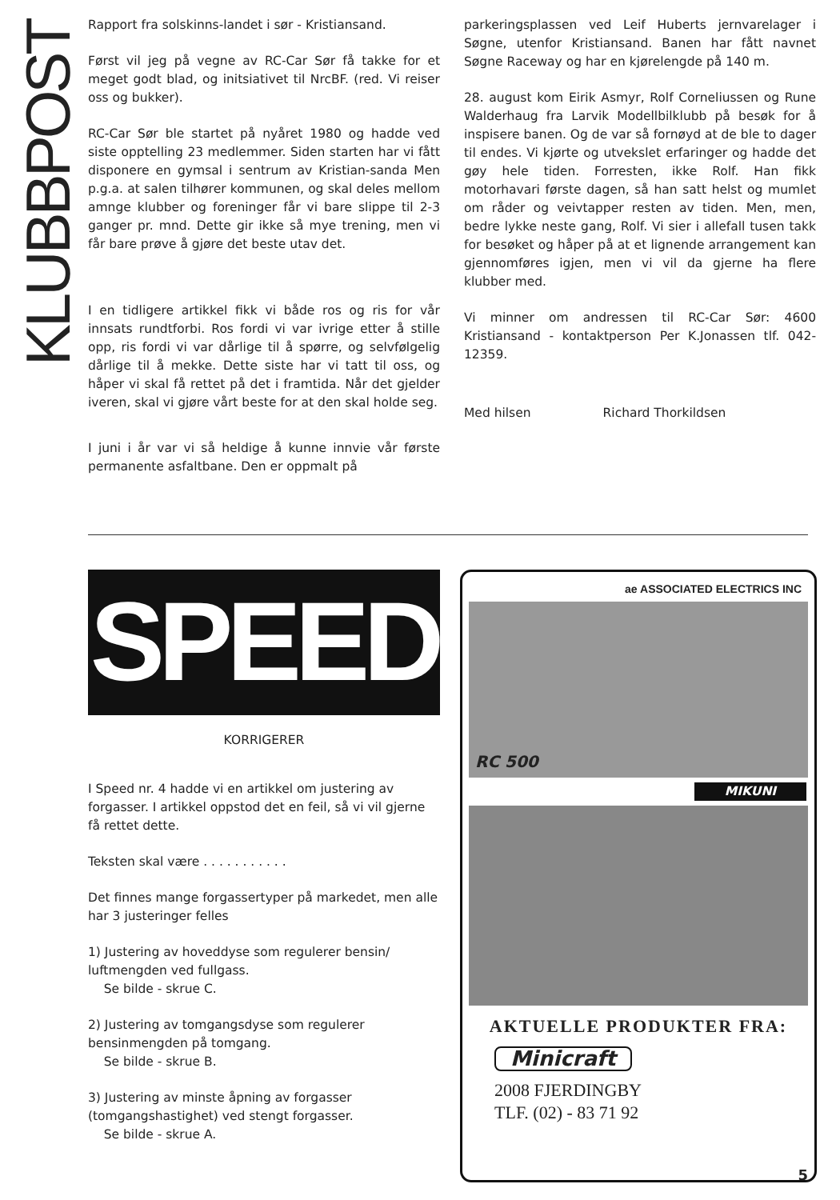KLUBBPOST
Rapport fra solskinns-landet i sør - Kristiansand.
Først vil jeg på vegne av RC-Car Sør få takke for et meget godt blad, og initsiativet til NrcBF. (red. Vi reiser oss og bukker).
RC-Car Sør ble startet på nyåret 1980 og hadde ved siste opptelling 23 medlemmer. Siden starten har vi fått disponere en gymsal i sentrum av Kristian-sanda Men p.g.a. at salen tilhører kommunen, og skal deles mellom amnge klubber og foreninger får vi bare slippe til 2-3 ganger pr. mnd. Dette gir ikke så mye trening, men vi får bare prøve å gjøre det beste utav det.
I en tidligere artikkel fikk vi både ros og ris for vår innsats rundtforbi. Ros fordi vi var ivrige etter å stille opp, ris fordi vi var dårlige til å spørre, og selvfølgelig dårlige til å mekke. Dette siste har vi tatt til oss, og håper vi skal få rettet på det i framtida. Når det gjelder iveren, skal vi gjøre vårt beste for at den skal holde seg.
I juni i år var vi så heldige å kunne innvie vår første permanente asfaltbane. Den er oppmalt på
parkeringsplassen ved Leif Huberts jernvarelager i Søgne, utenfor Kristiansand. Banen har fått navnet Søgne Raceway og har en kjørelengde på 140 m.
28. august kom Eirik Asmyr, Rolf Corneliussen og Rune Walderhaug fra Larvik Modellbilklubb på besøk for å inspisere banen. Og de var så fornøyd at de ble to dager til endes. Vi kjørte og utvekslet erfaringer og hadde det gøy hele tiden. Forresten, ikke Rolf. Han fikk motorhavari første dagen, så han satt helst og mumlet om råder og veivtapper resten av tiden. Men, men, bedre lykke neste gang, Rolf. Vi sier i allefall tusen takk for besøket og håper på at et lignende arrangement kan gjennomføres igjen, men vi vil da gjerne ha flere klubber med.
Vi minner om andressen til RC-Car Sør: 4600 Kristiansand - kontaktperson Per K.Jonassen tlf. 042- 12359.
Med hilsen Richard Thorkildsen
SPEED
KORRIGERER
I Speed nr. 4 hadde vi en artikkel om justering av forgasser. I artikkel oppstod det en feil, så vi vil gjerne få rettet dette.
Teksten skal være . . . . . . . . . . .
Det finnes mange forgassertyper på markedet, men alle har 3 justeringer felles
1) Justering av hoveddyse som regulerer bensin/ luftmengden ved fullgass.
Se bilde - skrue C.
2) Justering av tomgangsdyse som regulerer bensinmengden på tomgang.
Se bilde - skrue B.
3) Justering av minste åpning av forgasser (tomgangshastighet) ved stengt forgasser.
Se bilde - skrue A.
ae ASSOCIATED ELECTRICS INC
RC 500
MIKUNI
AKTUELLE PRODUKTER FRA:
Minicraft
2008 FJERDINGBY
TLF. (02) - 83 71 92
5